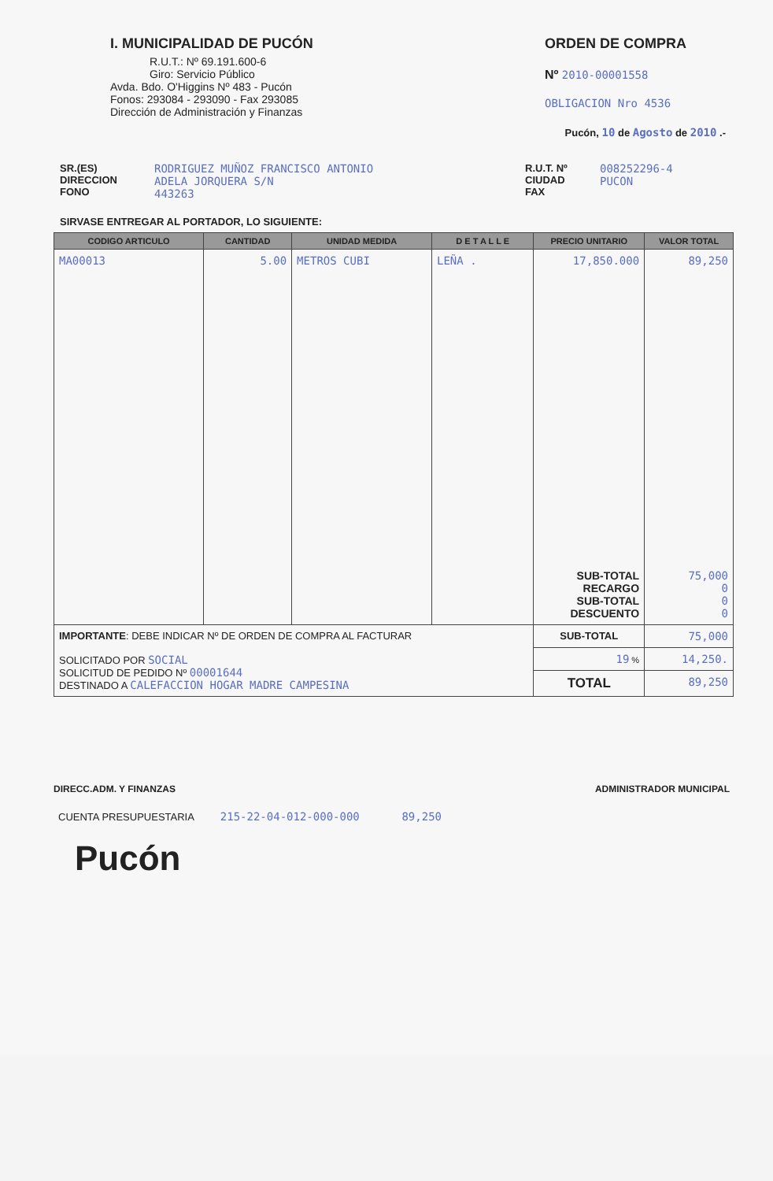I. MUNICIPALIDAD DE PUCÓN
R.U.T.: Nº 69.191.600-6
Giro: Servicio Público
Avda. Bdo. O'Higgins Nº 483 - Pucón
Fonos: 293084 - 293090 - Fax 293085
Dirección de Administración y Finanzas
ORDEN DE COMPRA
Nº 2010-00001558
OBLIGACION Nro 4536
Pucón, 10 de Agosto de 2010 .-
SR.(ES)
DIRECCION
FONO
RODRIGUEZ MUÑOZ FRANCISCO ANTONIO
ADELA JORQUERA S/N
443263
R.U.T. Nº
CIUDAD
FAX
008252296-4
PUCON
SIRVASE ENTREGAR AL PORTADOR, LO SIGUIENTE:
| CODIGO ARTICULO | CANTIDAD | UNIDAD MEDIDA | D E T A L L E | PRECIO UNITARIO | VALOR TOTAL |
| --- | --- | --- | --- | --- | --- |
| MA00013 | 5.00 | METROS CUBI | LEÑA . | 17,850.000 SUB-TOTAL RECARGO SUB-TOTAL DESCUENTO | 89,250 75,000 0 0 0 |
| IMPORTANTE : DEBE INDICAR Nº DE ORDEN DE COMPRA AL FACTURAR SOLICITADO POR SOCIAL SOLICITUD DE PEDIDO Nº 00001644 DESTINADO A CALEFACCION HOGAR MADRE CAMPESINA | | | | SUB-TOTAL | 75,000 |
| | | | | 19 % | 14,250. |
| | | | | TOTAL | 89,250 |
DIRECC.ADM. Y FINANZAS ADMINISTRADOR MUNICIPAL
CUENTA PRESUPUESTARIA 215-22-04-012-000-000 89,250
Pucón